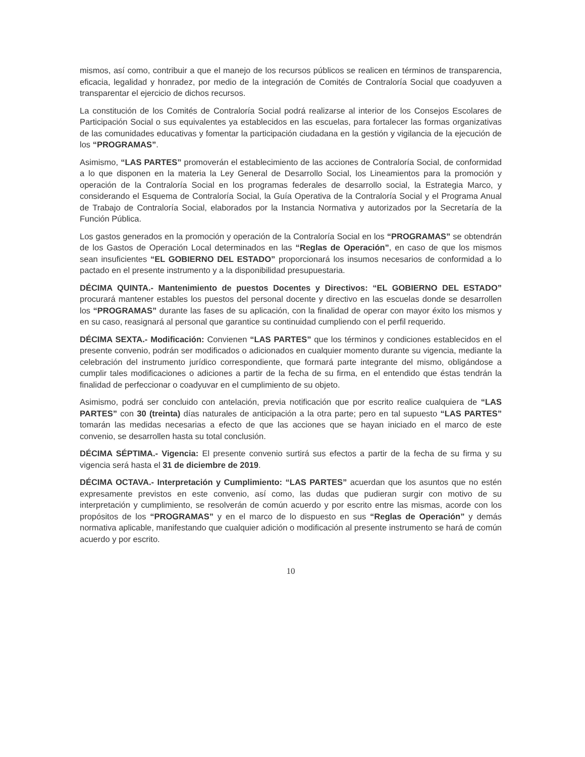mismos, así como, contribuir a que el manejo de los recursos públicos se realicen en términos de transparencia, eficacia, legalidad y honradez, por medio de la integración de Comités de Contraloría Social que coadyuven a transparentar el ejercicio de dichos recursos.
La constitución de los Comités de Contraloría Social podrá realizarse al interior de los Consejos Escolares de Participación Social o sus equivalentes ya establecidos en las escuelas, para fortalecer las formas organizativas de las comunidades educativas y fomentar la participación ciudadana en la gestión y vigilancia de la ejecución de los “PROGRAMAS”.
Asimismo, “LAS PARTES” promoverán el establecimiento de las acciones de Contraloría Social, de conformidad a lo que disponen en la materia la Ley General de Desarrollo Social, los Lineamientos para la promoción y operación de la Contraloría Social en los programas federales de desarrollo social, la Estrategia Marco, y considerando el Esquema de Contraloría Social, la Guía Operativa de la Contraloría Social y el Programa Anual de Trabajo de Contraloría Social, elaborados por la Instancia Normativa y autorizados por la Secretaría de la Función Pública.
Los gastos generados en la promoción y operación de la Contraloría Social en los “PROGRAMAS” se obtendrán de los Gastos de Operación Local determinados en las “Reglas de Operación”, en caso de que los mismos sean insuficientes “EL GOBIERNO DEL ESTADO” proporcionará los insumos necesarios de conformidad a lo pactado en el presente instrumento y a la disponibilidad presupuestaria.
DÉCIMA QUINTA.- Mantenimiento de puestos Docentes y Directivos: “EL GOBIERNO DEL ESTADO” procurará mantener estables los puestos del personal docente y directivo en las escuelas donde se desarrollen los “PROGRAMAS” durante las fases de su aplicación, con la finalidad de operar con mayor éxito los mismos y en su caso, reasignará al personal que garantice su continuidad cumpliendo con el perfil requerido.
DÉCIMA SEXTA.- Modificación: Convienen “LAS PARTES” que los términos y condiciones establecidos en el presente convenio, podrán ser modificados o adicionados en cualquier momento durante su vigencia, mediante la celebración del instrumento jurídico correspondiente, que formará parte integrante del mismo, obligándose a cumplir tales modificaciones o adiciones a partir de la fecha de su firma, en el entendido que éstas tendrán la finalidad de perfeccionar o coadyuvar en el cumplimiento de su objeto.
Asimismo, podrá ser concluido con antelación, previa notificación que por escrito realice cualquiera de “LAS PARTES” con 30 (treinta) días naturales de anticipación a la otra parte; pero en tal supuesto “LAS PARTES” tomarán las medidas necesarias a efecto de que las acciones que se hayan iniciado en el marco de este convenio, se desarrollen hasta su total conclusión.
DÉCIMA SÉPTIMA.- Vigencia: El presente convenio surtirá sus efectos a partir de la fecha de su firma y su vigencia será hasta el 31 de diciembre de 2019.
DÉCIMA OCTAVA.- Interpretación y Cumplimiento: “LAS PARTES” acuerdan que los asuntos que no estén expresamente previstos en este convenio, así como, las dudas que pudieran surgir con motivo de su interpretación y cumplimiento, se resolverán de común acuerdo y por escrito entre las mismas, acorde con los propósitos de los “PROGRAMAS” y en el marco de lo dispuesto en sus “Reglas de Operación” y demás normativa aplicable, manifestando que cualquier adición o modificación al presente instrumento se hará de común acuerdo y por escrito.
10